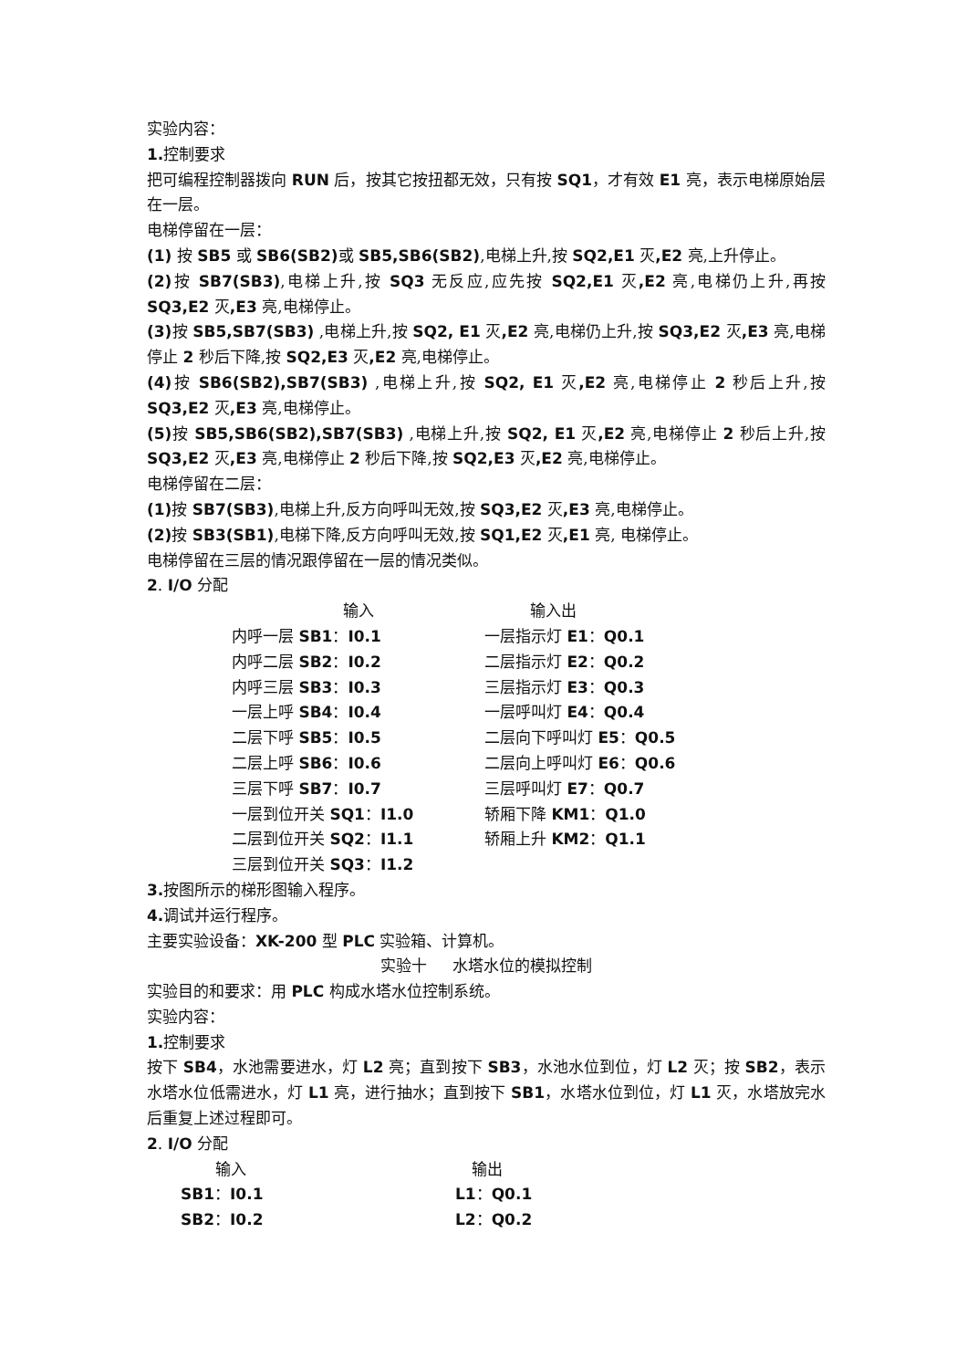实验内容：
1. 控制要求
把可编程控制器拨向 RUN 后，按其它按扭都无效，只有按 SQ1，才有效 E1 亮，表示电梯原始层在一层。
电梯停留在一层：
(1) 按 SB5 或 SB6(SB2) 或 SB5,SB6(SB2),电梯上升,按 SQ2,E1 灭,E2 亮,上升停止。
(2) 按 SB7(SB3),电梯上升,按 SQ3 无反应,应先按 SQ2,E1 灭,E2 亮,电梯仍上升,再按 SQ3,E2 灭,E3 亮,电梯停止。
(3) 按 SB5,SB7(SB3) ,电梯上升,按 SQ2, E1 灭,E2 亮,电梯仍上升,按 SQ3,E2 灭,E3 亮,电梯停止 2 秒后下降,按 SQ2,E3 灭,E2 亮,电梯停止。
(4) 按 SB6(SB2),SB7(SB3) ,电梯上升,按 SQ2, E1 灭,E2 亮,电梯停止 2 秒后上升,按 SQ3,E2 灭,E3 亮,电梯停止。
(5) 按 SB5,SB6(SB2),SB7(SB3) ,电梯上升,按 SQ2, E1 灭,E2 亮,电梯停止 2 秒后上升,按 SQ3,E2 灭,E3 亮,电梯停止 2 秒后下降,按 SQ2,E3 灭,E2 亮,电梯停止。
电梯停留在二层：
(1) 按 SB7(SB3),电梯上升,反方向呼叫无效,按 SQ3,E2 灭,E3 亮,电梯停止。
(2) 按 SB3(SB1),电梯下降,反方向呼叫无效,按 SQ1,E2 灭,E1 亮, 电梯停止。
电梯停留在三层的情况跟停留在一层的情况类似。
2. I/O 分配
| 输入 | 输入出 |
| 内呼一层 SB1 ： I0.1 | 一层指示灯 E1 ： Q0.1 |
| 内呼二层 SB2 ： I0.2 | 二层指示灯 E2 ： Q0.2 |
| 内呼三层 SB3 ： I0.3 | 三层指示灯 E3 ： Q0.3 |
| 一层上呼 SB4 ： I0.4 | 一层呼叫灯 E4 ： Q0.4 |
| 二层下呼 SB5 ： I0.5 | 二层向下呼叫灯 E5 ： Q0.5 |
| 二层上呼 SB6 ： I0.6 | 二层向上呼叫灯 E6 ： Q0.6 |
| 三层下呼 SB7 ： I0.7 | 三层呼叫灯 E7 ： Q0.7 |
| 一层到位开关 SQ1 ： I1.0 | 轿厢下降 KM1 ： Q1.0 |
| 二层到位开关 SQ2 ： I1.1 | 轿厢上升 KM2 ： Q1.1 |
| 三层到位开关 SQ3 ： I1.2 | |
3. 按图所示的梯形图输入程序。
4. 调试并运行程序。
主要实验设备：XK-200 型 PLC 实验箱、计算机。
实验十 水塔水位的模拟控制
实验目的和要求：用 PLC 构成水塔水位控制系统。
实验内容：
1. 控制要求
按下 SB4，水池需要进水，灯 L2 亮；直到按下 SB3，水池水位到位，灯 L2 灭；按 SB2，表示水塔水位低需进水，灯 L1 亮，进行抽水；直到按下 SB1，水塔水位到位，灯 L1 灭，水塔放完水后重复上述过程即可。
2. I/O 分配
| 输入 | 输出 |
| SB1 ： I0.1 | L1 ： Q0.1 |
| SB2 ： I0.2 | L2 ： Q0.2 |